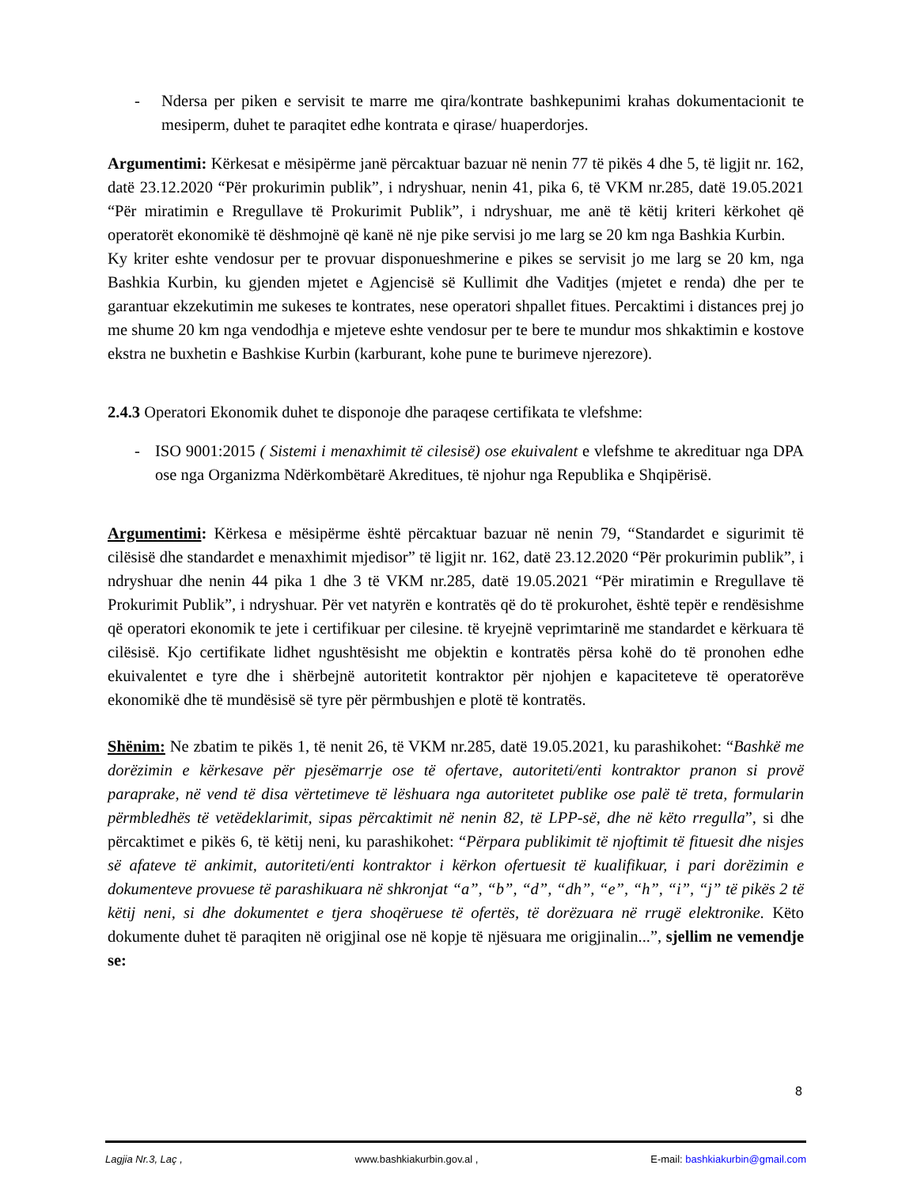- Ndersa per piken e servisit te marre me qira/kontrate bashkepunimi krahas dokumentacionit te mesiperm, duhet te paraqitet edhe kontrata e qirase/ huaperdorjes.
Argumentimi: Kërkesat e mësipërme janë përcaktuar bazuar në nenin 77 të pikës 4 dhe 5, të ligjit nr. 162, datë 23.12.2020 “Për prokurimin publik”, i ndryshuar, nenin 41, pika 6, të VKM nr.285, datë 19.05.2021 “Për miratimin e Rregullave të Prokurimit Publik”, i ndryshuar, me anë të këtij kriteri kërkohet që operatorët ekonomikë të dëshmojnë që kanë në nje pike servisi jo me larg se 20 km nga Bashkia Kurbin.
Ky kriter eshte vendosur per te provuar disponueshmerine e pikes se servisit jo me larg se 20 km, nga Bashkia Kurbin, ku gjenden mjetet e Agjencisë së Kullimit dhe Vaditjes (mjetet e renda) dhe per te garantuar ekzekutimin me sukeses te kontrates, nese operatori shpallet fitues. Percaktimi i distances prej jo me shume 20 km nga vendodhja e mjeteve eshte vendosur per te bere te mundur mos shkaktimin e kostove ekstra ne buxhetin e Bashkise Kurbin (karburant, kohe pune te burimeve njerezore).
2.4.3 Operatori Ekonomik duhet te disponoje dhe paraqese certifikata te vlefshme:
- ISO 9001:2015 ( Sistemi i menaxhimit të cilesisë) ose ekuivalent e vlefshme te akredituar nga DPA ose nga Organizma Ndërkombëtarë Akreditues, të njohur nga Republika e Shqipërisë.
Argumentimi: Kërkesa e mësipërme është përcaktuar bazuar në nenin 79, “Standardet e sigurimit të cilësisë dhe standardet e menaxhimit mjedisor” të ligjit nr. 162, datë 23.12.2020 “Për prokurimin publik”, i ndryshuar dhe nenin 44 pika 1 dhe 3 të VKM nr.285, datë 19.05.2021 “Për miratimin e Rregullave të Prokurimit Publik”, i ndryshuar. Për vet natyrën e kontratës që do të prokurohet, është tepër e rendësishme që operatori ekonomik te jete i certifikuar per cilesine. të kryejnë veprimtarinë me standardet e kërkuara të cilësisë. Kjo certifikate lidhet ngushtësisht me objektin e kontratës përsa kohë do të pronohen edhe ekuivalentet e tyre dhe i shërbejnë autoritetit kontraktor për njohjen e kapaciteteve të operatorëve ekonomikë dhe të mundësisë së tyre për përmbushjen e plotë të kontratës.
Shënim: Ne zbatim te pikës 1, të nenit 26, të VKM nr.285, datë 19.05.2021, ku parashikohet: “Bashkë me dorëzimin e kërkesave për pjesëmarrje ose të ofertave, autoriteti/enti kontraktor pranon si provë paraprake, në vend të disa vërtetimeve të lëshuara nga autoritetet publike ose palë të treta, formularin përmbledhës të vetëdeklarimit, sipas përcaktimit në nenin 82, të LPP-së, dhe në këto rregulla”, si dhe përcaktimet e pikës 6, të këtij neni, ku parashikohet: “Përpara publikimit të njoftimit të fituesit dhe nisjes së afateve të ankimit, autoriteti/enti kontraktor i kërkon ofertuesit të kualifikuar, i pari dorëzimin e dokumenteve provuese të parashikuara në shkronjat “a”, “b”, “d”, “dh”, “e”, “h”, “i”, “j” të pikës 2 të këtij neni, si dhe dokumentet e tjera shoqëruese të ofertës, të dorëzuara në rrugë elektronike. Këto dokumente duhet të paraqiten në origjinal ose në kopje të njësuara me origjinalin...”, sjellim ne vemendje se:
8
Lagjia Nr.3, Laç , www.bashkiakurbin.gov.al , E-mail: bashkiakurbin@gmail.com